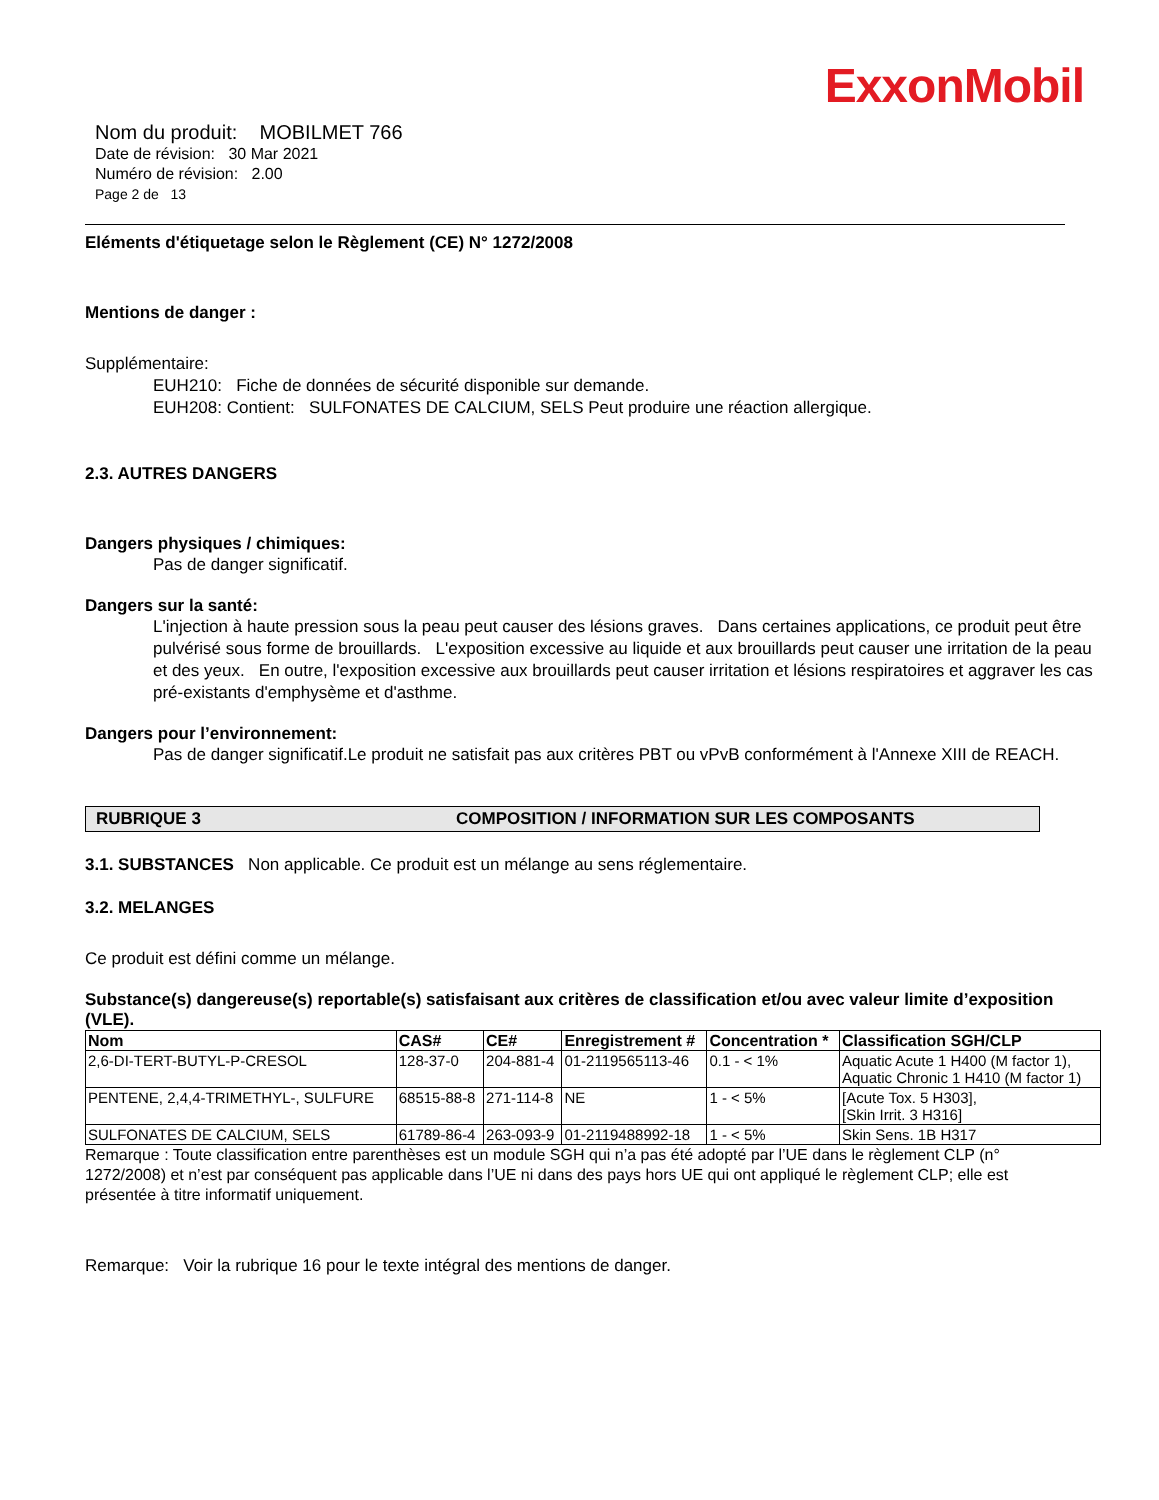ExxonMobil
Nom du produit: MOBILMET 766
Date de révision: 30 Mar 2021
Numéro de révision: 2.00
Page 2 de 13
Eléments d'étiquetage selon le Règlement (CE) N° 1272/2008
Mentions de danger :
Supplémentaire:
EUH210: Fiche de données de sécurité disponible sur demande.
EUH208: Contient: SULFONATES DE CALCIUM, SELS Peut produire une réaction allergique.
2.3. AUTRES DANGERS
Dangers physiques / chimiques:
Pas de danger significatif.
Dangers sur la santé:
L'injection à haute pression sous la peau peut causer des lésions graves. Dans certaines applications, ce produit peut être pulvérisé sous forme de brouillards. L'exposition excessive au liquide et aux brouillards peut causer une irritation de la peau et des yeux. En outre, l'exposition excessive aux brouillards peut causer irritation et lésions respiratoires et aggraver les cas pré-existants d'emphysème et d'asthme.
Dangers pour l’environnement:
Pas de danger significatif.Le produit ne satisfait pas aux critères PBT ou vPvB conformément à l'Annexe XIII de REACH.
RUBRIQUE 3 COMPOSITION / INFORMATION SUR LES COMPOSANTS
3.1. SUBSTANCES Non applicable. Ce produit est un mélange au sens réglementaire.
3.2. MELANGES
Ce produit est défini comme un mélange.
Substance(s) dangereuse(s) reportable(s) satisfaisant aux critères de classification et/ou avec valeur limite d’exposition (VLE).
| Nom | CAS# | CE# | Enregistrement # | Concentration * | Classification SGH/CLP |
| --- | --- | --- | --- | --- | --- |
| 2,6-DI-TERT-BUTYL-P-CRESOL | 128-37-0 | 204-881-4 | 01-2119565113-46 | 0.1 - < 1% | Aquatic Acute 1 H400 (M factor 1), Aquatic Chronic 1 H410 (M factor 1) |
| PENTENE, 2,4,4-TRIMETHYL-, SULFURE | 68515-88-8 | 271-114-8 | NE | 1 - < 5% | [Acute Tox. 5 H303], [Skin Irrit. 3 H316] |
| SULFONATES DE CALCIUM, SELS | 61789-86-4 | 263-093-9 | 01-2119488992-18 | 1 - < 5% | Skin Sens. 1B H317 |
Remarque : Toute classification entre parenthèses est un module SGH qui n’a pas été adopté par l’UE dans le règlement CLP (n° 1272/2008) et n’est par conséquent pas applicable dans l’UE ni dans des pays hors UE qui ont appliqué le règlement CLP; elle est présentée à titre informatif uniquement.
Remarque: Voir la rubrique 16 pour le texte intégral des mentions de danger.